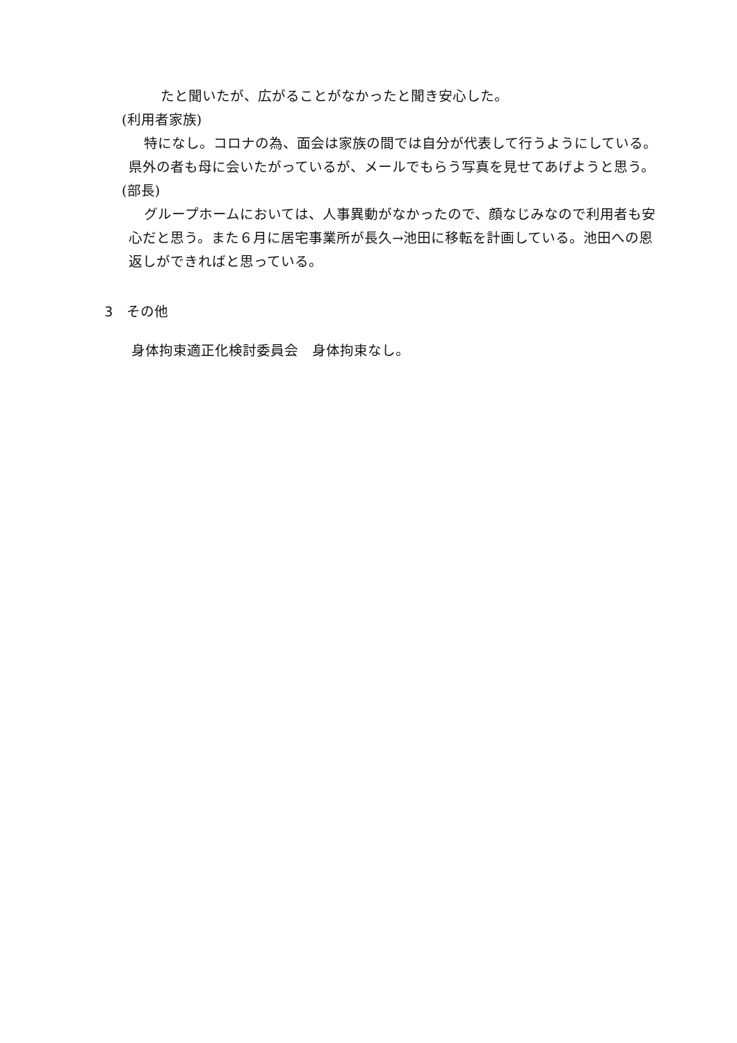たと聞いたが、広がることがなかったと聞き安心した。
(利用者家族)
特になし。コロナの為、面会は家族の間では自分が代表して行うようにしている。県外の者も母に会いたがっているが、メールでもらう写真を見せてあげようと思う。
(部長)
グループホームにおいては、人事異動がなかったので、顔なじみなので利用者も安心だと思う。また６月に居宅事業所が長久→池田に移転を計画している。池田への恩返しができればと思っている。
3　その他
身体拘束適正化検討委員会　身体拘束なし。